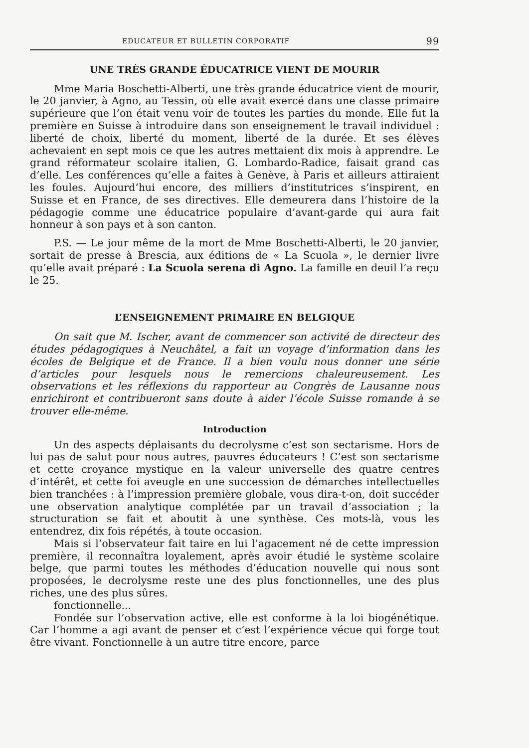EDUCATEUR ET BULLETIN CORPORATIF 99
UNE TRÈS GRANDE ÉDUCATRICE VIENT DE MOURIR
Mme Maria Boschetti-Alberti, une très grande éducatrice vient de mourir, le 20 janvier, à Agno, au Tessin, où elle avait exercé dans une classe primaire supérieure que l’on était venu voir de toutes les parties du monde. Elle fut la première en Suisse à introduire dans son enseignement le travail individuel : liberté de choix, liberté du moment, liberté de la durée. Et ses élèves achevaient en sept mois ce que les autres mettaient dix mois à apprendre. Le grand réformateur scolaire italien, G. Lombardo-Radice, faisait grand cas d’elle. Les conférences qu’elle a faites à Genève, à Paris et ailleurs attiraient les foules. Aujourd’hui encore, des milliers d’institutrices s’inspirent, en Suisse et en France, de ses directives. Elle demeurera dans l’histoire de la pédagogie comme une éducatrice populaire d’avant-garde qui aura fait honneur à son pays et à son canton.
P.S. — Le jour même de la mort de Mme Boschetti-Alberti, le 20 janvier, sortait de presse à Brescia, aux éditions de « La Scuola », le dernier livre qu’elle avait préparé : La Scuola serena di Agno. La famille en deuil l’a reçu le 25.
L’ENSEIGNEMENT PRIMAIRE EN BELGIQUE
On sait que M. Ischer, avant de commencer son activité de directeur des études pédagogiques à Neuchâtel, a fait un voyage d’information dans les écoles de Belgique et de France. Il a bien voulu nous donner une série d’articles pour lesquels nous le remercions chaleureusement. Les observations et les réflexions du rapporteur au Congrès de Lausanne nous enrichiront et contribueront sans doute à aider l’école Suisse romande à se trouver elle-même.
Introduction
Un des aspects déplaisants du decrolysme c’est son sectarisme. Hors de lui pas de salut pour nous autres, pauvres éducateurs ! C’est son sectarisme et cette croyance mystique en la valeur universelle des quatre centres d’intérêt, et cette foi aveugle en une succession de démarches intellectuelles bien tranchées : à l’impression première globale, vous dira-t-on, doit succéder une observation analytique complétée par un travail d’association ; la structuration se fait et aboutit à une synthèse. Ces mots-là, vous les entendrez, dix fois répétés, à toute occasion.
Mais si l’observateur fait taire en lui l’agacement né de cette impression première, il reconnaîtra loyalement, après avoir étudié le système scolaire belge, que parmi toutes les méthodes d’éducation nouvelle qui nous sont proposées, le decrolysme reste une des plus fonctionnelles, une des plus riches, une des plus sûres.
fonctionnelle...
Fondée sur l’observation active, elle est conforme à la loi biogénétique. Car l’homme a agi avant de penser et c’est l’expérience vécue qui forge tout être vivant. Fonctionnelle à un autre titre encore, parce